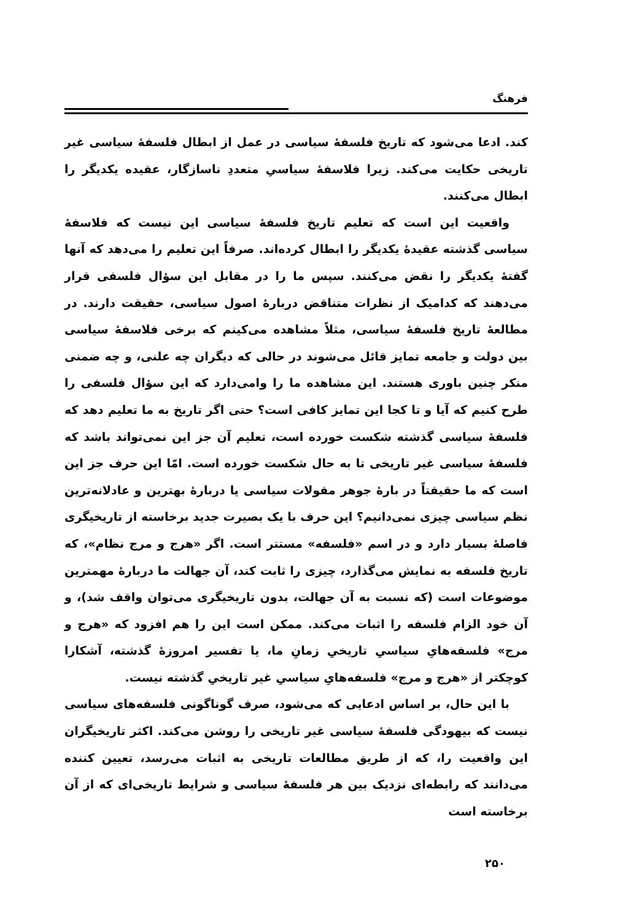فرهنگ
کند. ادعا می‌شود که تاریخ فلسفهٔ سیاسی در عمل از ابطال فلسفهٔ سیاسی غیر تاریخی حکایت می‌کند. زیرا فلاسفهٔ سیاسیِ متعددِ ناسازگار، عقیده یکدیگر را ابطال می‌کنند.
واقعیت این است که تعلیم تاریخ فلسفهٔ سیاسی این نیست که فلاسفهٔ سیاسی گذشته عقیدهٔ یکدیگر را ابطال کرده‌اند. صرفاً این تعلیم را می‌دهد که آنها گفتهٔ یکدیگر را نقض می‌کنند. سپس ما را در مقابل این سؤال فلسفی قرار می‌دهند که کدامیک از نظرات متناقض دربارهٔ اصول سیاسی، حقیقت دارند. در مطالعهٔ تاریخ فلسفهٔ سیاسی، مثلاً مشاهده می‌کینم که برخی فلاسفهٔ سیاسی بین دولت و جامعه تمایز قائل می‌شوند در حالی که دیگران چه علنی، و چه ضمنی منکر چنین باوری هستند. این مشاهده ما را وامی‌دارد که این سؤال فلسفی را طرح کنیم که آیا و تا کجا این تمایز کافی است؟ حتی اگر تاریخ به ما تعلیم دهد که فلسفهٔ سیاسی گذشته شکست خورده است، تعلیم آن جز این نمی‌تواند باشد که فلسفهٔ سیاسی غیر تاریخی تا به حال شکست خورده است. امّا این حرف جز این است که ما حقیقتاً در بارهٔ جوهر مقولات سیاسی یا دربارهٔ بهترین و عادلانه‌ترین نظم سیاسی چیزی نمی‌دانیم؟ این حرف با یک بصیرت جدید برخاسته از تاریخیگری فاصلهٔ بسیار دارد و در اسم «فلسفه» مستتر است. اگر «هرج و مرج نظام»، که تاریخ فلسفه به نمایش می‌گذارد، چیزی را ثابت کند، آن جهالت ما دربارهٔ مهمترین موضوعات است (که نسبت به آن جهالت، بدون تاریخیگری می‌توان واقف شد)، و آن خود الزام فلسفه را اثبات می‌کند. ممکن است این را هم افزود که «هرج و مرج» فلسفه‌هایِ سیاسیِ تاریخیِ زمانِ ما، یا تفسیر امروزهٔ گذشته، آشکارا کوچکتر از «هرج و مرج» فلسفه‌هایِ سیاسیِ غیر تاریخیِ گذشته نیست.
با این حال، بر اساس ادعایی که می‌شود، صرف گوناگونی فلسفه‌های سیاسی نیست که بیهودگی فلسفهٔ سیاسی غیر تاریخی را روشن می‌کند. اکثر تاریخیگران این واقعیت را، که از طریق مطالعات تاریخی به اثبات می‌رسد، تعیین کننده می‌دانند که رابطه‌ای نزدیک بین هر فلسفهٔ سیاسی و شرایط تاریخی‌ای که از آن برخاسته است
۲۵۰